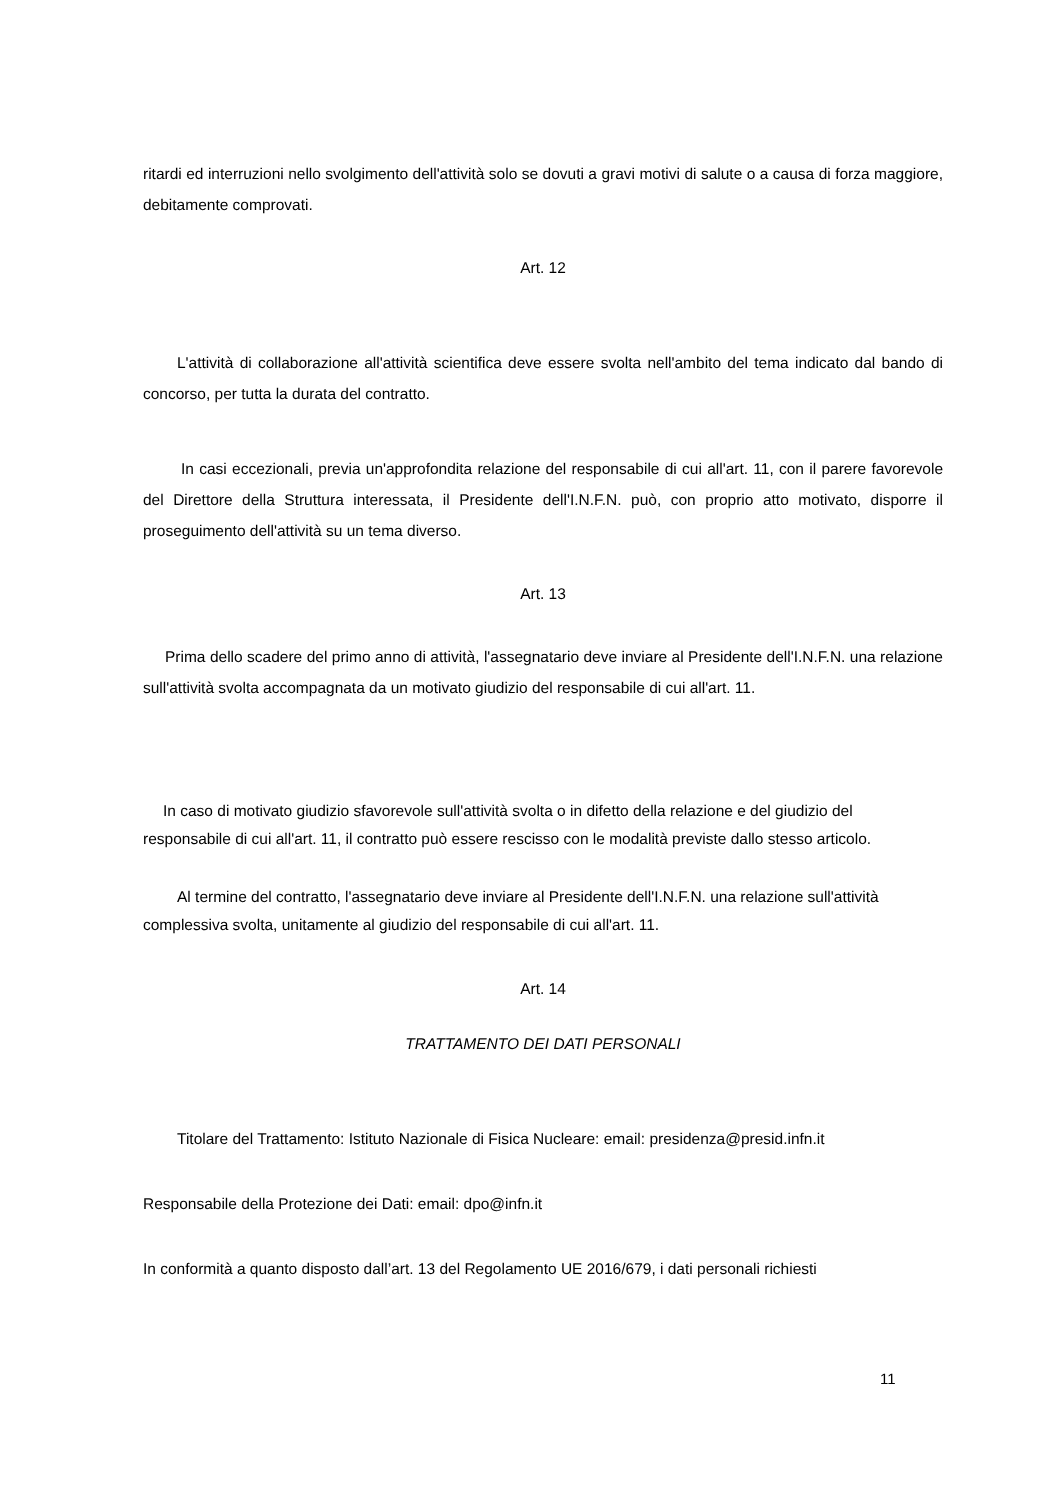ritardi ed interruzioni nello svolgimento dell'attività solo se dovuti a gravi motivi di salute o a causa di forza maggiore, debitamente comprovati.
Art. 12
L'attività di collaborazione all'attività scientifica deve essere svolta nell'ambito del tema indicato dal bando di concorso, per tutta la durata del contratto.
In casi eccezionali, previa un'approfondita relazione del responsabile di cui all'art. 11, con il parere favorevole del Direttore della Struttura interessata, il Presidente dell'I.N.F.N. può, con proprio atto motivato, disporre il proseguimento dell'attività su un tema diverso.
Art. 13
Prima dello scadere del primo anno di attività, l'assegnatario deve inviare al Presidente dell'I.N.F.N. una relazione sull'attività svolta accompagnata da un motivato giudizio del responsabile di cui all'art. 11.
In caso di motivato giudizio sfavorevole sull'attività svolta o in difetto della relazione e del giudizio del responsabile di cui all'art. 11, il contratto può essere rescisso con le modalità previste dallo stesso articolo.
Al termine del contratto, l'assegnatario deve inviare al Presidente dell'I.N.F.N. una relazione sull'attività complessiva svolta, unitamente al giudizio del responsabile di cui all'art. 11.
Art. 14
TRATTAMENTO DEI DATI PERSONALI
Titolare del Trattamento: Istituto Nazionale di Fisica Nucleare: email: presidenza@presid.infn.it
Responsabile della Protezione dei Dati: email: dpo@infn.it
In conformità a quanto disposto dall’art. 13 del Regolamento UE 2016/679, i dati personali richiesti
11